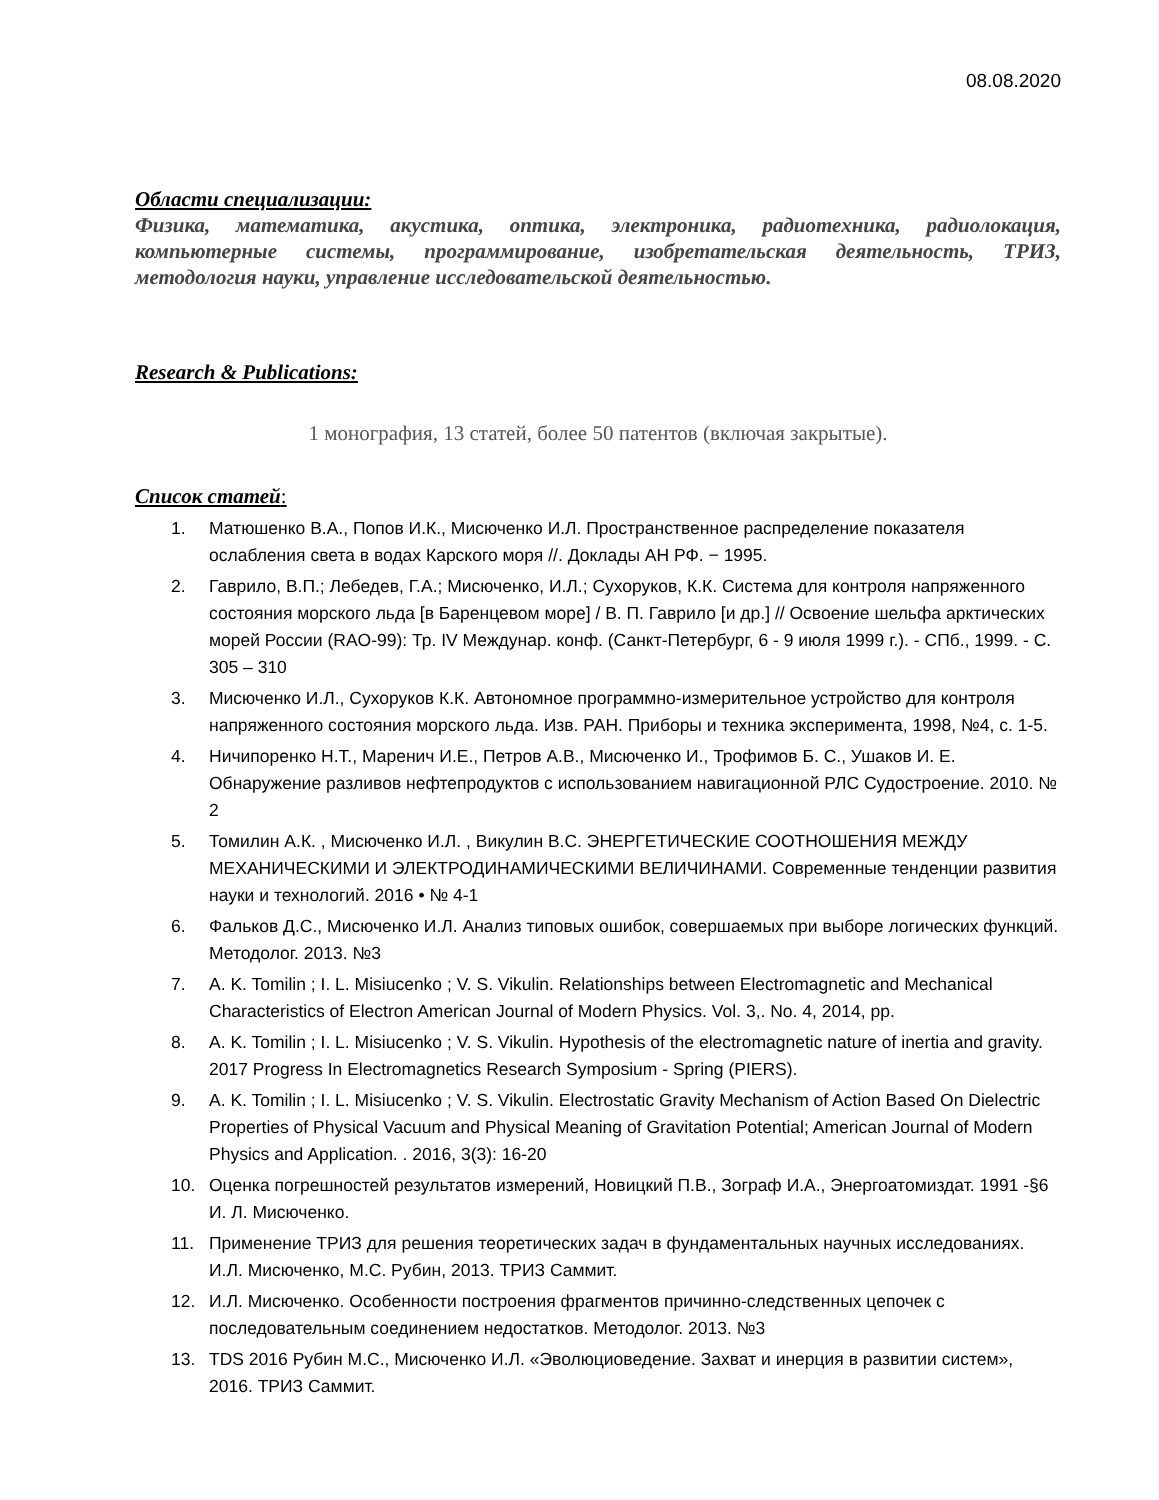08.08.2020
Области специализации:
Физика, математика, акустика, оптика, электроника, радиотехника, радиолокация, компьютерные системы, программирование, изобретательская деятельность, ТРИЗ, методология науки, управление исследовательской деятельностью.
Research & Publications:
1 монография, 13 статей, более 50 патентов (включая закрытые).
Список статей:
1. Матюшенко В.А., Попов И.К., Мисюченко И.Л. Пространственное распределение показателя ослабления света в водах Карского моря //. Доклады АН РФ. − 1995.
2. Гаврило, В.П.; Лебедев, Г.А.; Мисюченко, И.Л.; Сухоруков, К.К. Система для контроля напряженного состояния морского льда [в Баренцевом море] / В. П. Гаврило [и др.] // Освоение шельфа арктических морей России (RAO-99): Тр. IV Междунар. конф. (Санкт-Петербург, 6 - 9 июля 1999 г.). - СПб., 1999. - С. 305 – 310
3. Мисюченко И.Л., Сухоруков К.К. Автономное программно-измерительное устройство для контроля напряженного состояния морского льда. Изв. РАН. Приборы и техника эксперимента, 1998, №4, с. 1-5.
4. Ничипоренко Н.Т., Маренич И.Е., Петров А.В., Мисюченко И., Трофимов Б. С., Ушаков И. Е. Обнаружение разливов нефтепродуктов с использованием навигационной РЛС Судостроение. 2010. № 2
5. Томилин А.К. , Мисюченко И.Л. , Викулин В.С. ЭНЕРГЕТИЧЕСКИЕ СООТНОШЕНИЯ МЕЖДУ МЕХАНИЧЕСКИМИ И ЭЛЕКТРОДИНАМИЧЕСКИМИ ВЕЛИЧИНАМИ. Современные тенденции развития науки и технологий. 2016 • № 4-1
6. Фальков Д.С., Мисюченко И.Л. Анализ типовых ошибок, совершаемых при выборе логических функций. Методолог. 2013. №3
7. A. K. Tomilin ; I. L. Misiucenko ; V. S. Vikulin. Relationships between Electromagnetic and Mechanical Characteristics of Electron American Journal of Modern Physics. Vol. 3,. No. 4, 2014, pp.
8. A. K. Tomilin ; I. L. Misiucenko ; V. S. Vikulin. Hypothesis of the electromagnetic nature of inertia and gravity. 2017 Progress In Electromagnetics Research Symposium - Spring (PIERS).
9. A. K. Tomilin ; I. L. Misiucenko ; V. S. Vikulin. Electrostatic Gravity Mechanism of Action Based On Dielectric Properties of Physical Vacuum and Physical Meaning of Gravitation Potential; American Journal of Modern Physics and Application. . 2016, 3(3): 16-20
10. Оценка погрешностей результатов измерений, Новицкий П.В., Зограф И.А., Энергоатомиздат. 1991 -§6 И. Л. Мисюченко.
11. Применение ТРИЗ для решения теоретических задач в фундаментальных научных исследованиях. И.Л. Мисюченко, М.С. Рубин, 2013. ТРИЗ Саммит.
12. И.Л. Мисюченко. Особенности построения фрагментов причинно-следственных цепочек с последовательным соединением недостатков. Методолог. 2013. №3
13. TDS 2016 Рубин М.С., Мисюченко И.Л. «Эволюциоведение. Захват и инерция в развитии систем», 2016. ТРИЗ Саммит.